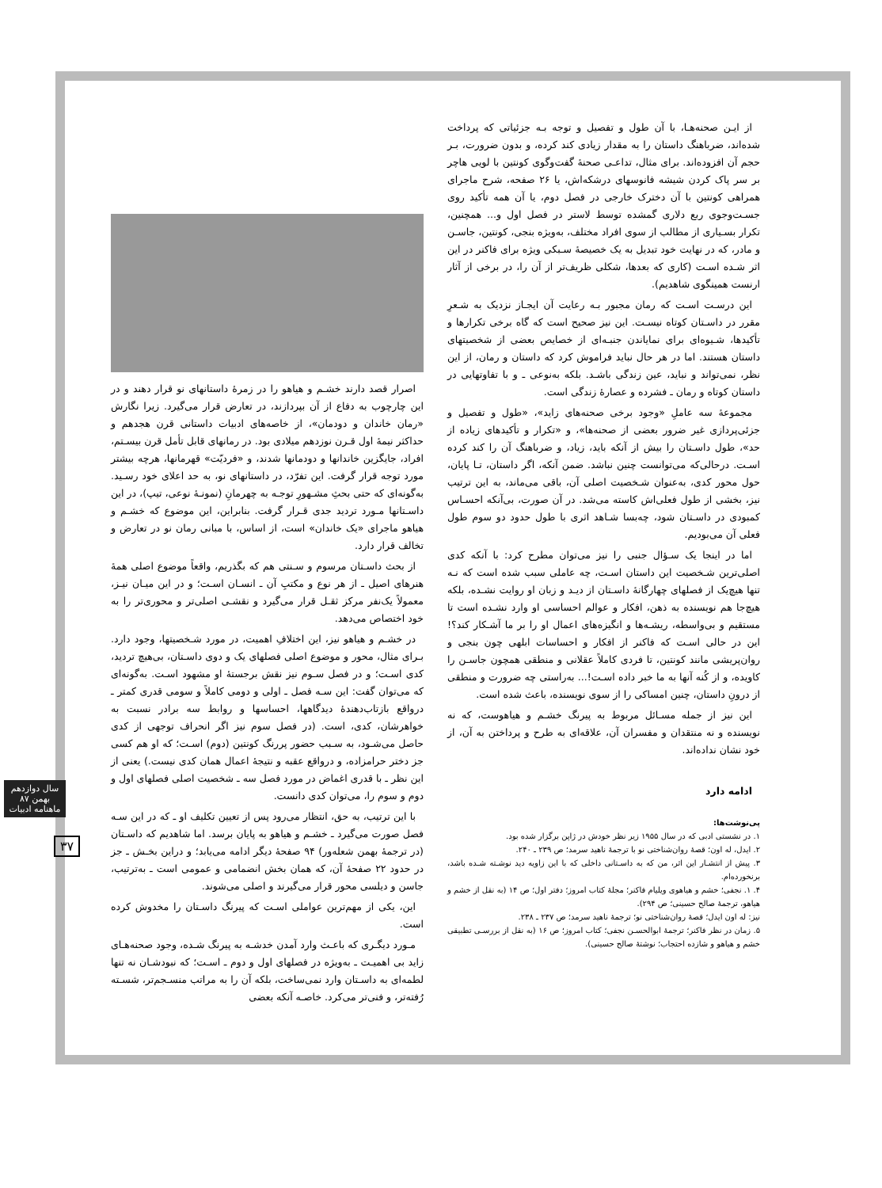سال دوازدهم بهمن ۸۷ ماهنامه ادبیات
۳۷
اصرار قصد دارند خشـم و هیاهو را در زمرهٔ داستانهای نو قرار دهند و در این چارچوب به دفاع از آن بپردازند، در تعارض قرار می‌گیرد. زیرا نگارش «رمان خاندان و دودمان»، از خاصه‌های ادبیات داستانی قرن هجدهم و حداکثر نیمهٔ اول قـرن نوزدهم میلادی بود. در رمانهای قابل تأمل قرن بیسـتم، افراد، جایگزین خاندانها و دودمانها شدند، و «فردیّت» قهرمانها، هرچه بیشتر مورد توجه قرار گرفت. این تفرّد، در داستانهای نو، به حد اعلای خود رسـید. به‌گونه‌ای که حتی بحثِ مشـهورِ توجـه به چهرمانِ (نمونـهٔ نوعی، تیپ)، در این داسـتانها مـورد تردید جدی قـرار گرفت. بنابراین، این موضوع که خشـم و هیاهو ماجرای «یک خاندان» است، از اساس، با مبانی رمان نو در تعارض و تخالف قرار دارد.
از بحث داسـتان مرسوم و سـنتی هم که بگذریم، واقعاً موضوع اصلی همهٔ هنرهای اصیل ـ از هر نوع و مکتبِ آن ـ انسـان اسـت؛ و در این میـان نیـز، معمولاً یک‌نفر مرکز ثقـل قرار می‌گیرد و نقشـی اصلی‌تر و محوری‌تر را به خود اختصاص می‌دهد.
در خشـم و هیاهو نیز، این اختلافِ اهمیت، در مورد شـخصیتها، وجود دارد. بـرای مثال، محور و موضوع اصلی فصلهای یک و دوی داسـتان، بی‌هیچ تردید، کدی اسـت؛ و در فصل سـوم نیز نقش برجستهٔ او مشهود اسـت. به‌گونه‌ای که می‌توان گفت: این سـه فصل ـ اولی و دومی کاملاً و سومی قدری کمتر ـ درواقع بازتاب‌دهندهٔ دیدگاهها، احساسها و روابط سه برادر نسبت به خواهرشان، کدی، است. (در فصل سوم نیز اگر انحراف توجهی از کدی حاصل می‌شـود، به سـبب حضور پررنگ کونتین (دوم) اسـت؛ که او هم کسی جز دختر حرامزاده، و درواقع عقبه و نتیجهٔ اعمال همان کدی نیست.) یعنی از این نظر ـ با قدری اغماض در مورد فصل سه ـ شخصیت اصلی فصلهای اول و دوم و سوم را، می‌توان کدی دانست.
با این ترتیب، به حق، انتظار می‌رود پس از تعیین تکلیف او ـ که در این سـه فصل صورت می‌گیرد ـ خشـم و هیاهو به پایان برسد. اما شاهدیم که داسـتان (در ترجمهٔ بهمن شعله‌ور) ۹۴ صفحهٔ دیگر ادامه می‌یابد؛ و دراین بخـش ـ جز در حدود ۲۲ صفحهٔ آن، که همان بخش انضمامی و عمومی است ـ به‌ترتیب، جاسن و دیلسی محور قرار می‌گیرند و اصلی می‌شوند.
این، یکی از مهم‌ترین عواملی اسـت که پیرنگ داسـتان را مخدوش کرده است.
مـورد دیگـری که باعـث وارد آمدن خدشـه به پیرنگ شـده، وجود صحنه‌هـای زاید بی اهمیـت ـ به‌ویژه در فصلهای اول و دوم ـ اسـت؛ که نبودشـان نه تنها لطمه‌ای به داسـتان وارد نمی‌ساخت، بلکه آن را به مراتب منسـجم‌تر، شسـته رُفته‌تر، و فنی‌تر می‌کرد. خاصـه آنکه بعضی
از ایـن صحنه‌هـا، با آن طول و تفصیل و توجه بـه جزئیاتی که پرداخت شده‌اند، ضرباهنگ داستان را به مقدار زیادی کند کرده، و بدون ضرورت، بـر حجم آن افزوده‌اند. برای مثال، تداعـی صحنهٔ گفت‌وگوی کونتین با لویی هاچر بر سر پاک کردن شیشه فانوسهای درشکه‌اش، یا ۲۶ صفحه، شرح ماجرای همراهی کونتین با آن دخترک خارجی در فصل دوم، یا آن همه تأکید روی جسـت‌وجوی ربع دلاری گمشده توسط لاستر در فصل اول و... همچنین، تکرار بسـیاری از مطالب از سوی افراد مختلف، به‌ویژه بنجی، کونتین، جاسـن و مادر، که در نهایت خود تبدیل به یک خصیصهٔ سـبکی ویژه برای فاکنر در این اثر شـده اسـت (کاری که بعدها، شکلی ظریف‌تر از آن را، در برخی از آثار ارنست همینگوی شاهدیم).
این درسـت اسـت که رمان مجبور بـه رعایت آن ایجـاز نزدیک به شـعرِ مقرر در داسـتان کوتاه نیسـت. این نیز صحیح است که گاه برخی تکرارها و تأکیدها، شـیوه‌ای برای نمایاندن جنبـه‌ای از خصایص بعضی از شخصیتهای داستان هستند. اما در هر حال نباید فراموش کرد که داستان و رمان، از این نظر، نمی‌تواند و نباید، عین زندگی باشـد. بلکه به‌نوعی ـ و با تفاوتهایی در داستان کوتاه و رمان ـ فشرده و عصارهٔ زندگی است.
مجموعهٔ سه عاملِ «وجود برخی صحنه‌های زاید»، «طول و تفصیل و جزئی‌پردازی غیر ضرور بعضی از صحنه‌ها»، و «تکرار و تأکیدهای زیاده از حد»، طول داسـتان را بیش از آنکه باید، زیاد، و ضرباهنگ آن را کند کرده اسـت. درحالی‌که می‌توانست چنین نباشد. ضمن آنکه، اگر داستان، تـا پایان، حول محور کدی، به‌عنوان شـخصیت اصلی آن، باقی می‌ماند، به این ترتیب نیز، بخشی از طول فعلی‌اش کاسته می‌شد. در آن صورت، بی‌آنکه احسـاس کمبودی در داسـتان شود، چه‌بسا شـاهد اثری با طول حدود دو سوم طول فعلی آن می‌بودیم.
اما در اینجا یک سـؤال جنبی را نیز می‌توان مطرح کرد: با آنکه کدی اصلی‌ترین شـخصیت این داستان اسـت، چه عاملی سبب شده است که نـه تنها هیچ‌یک از فصلهای چهارگانهٔ داسـتان از دیـد و زبان او روایت نشـده، بلکه هیچ‌جا هم نویسنده به ذهن، افکار و عوالم احساسی او وارد نشـده است تا مستقیم و بی‌واسطه، ریشـه‌ها و انگیزه‌های اعمال او را بر ما آشـکار کند؟! این در حالی اسـت که فاکنر از افکار و احساسات ابلهی چون بنجی و روان‌پریشی مانند کونتین، تا فردی کاملاً عقلانی و منطقی همچون جاسـن را کاویده، و از کُنه آنها به ما خبر داده اسـت!... به‌راستی چه ضرورت و منطقی از درونِ داستان، چنین امساکی را از سوی نویسنده، باعث شده است.
این نیز از جمله مسـائل مربوط به پیرنگ خشـم و هیاهوست، که نه نویسنده و نه منتقدان و مفسران آن، علاقه‌ای به طرح و پرداختن به آن، از خود نشان نداده‌اند.
ادامه دارد
پی‌نوشت‌ها:
۱. در نشستی ادبی که در سال ۱۹۵۵ زیر نظر خودش در ژاپن برگزار شده بود.
۲. ایدل، له اون؛ قصهٔ روان‌شناختی نو با ترجمهٔ ناهید سرمد؛ ص ۲۳۹ ـ ۲۴۰.
۳. پیش از انتشـار این اثر، من که به داسـتانی داخلی که با این زاویه دید نوشـته شـده باشد، برنخورده‌ام.
۴. ۱. نجفی؛ خشم و هیاهوی ویلیام فاکنر؛ مجلهٔ کتاب امروز؛ دفتر اول؛ ص ۱۴ (به نقل از خشم و هیاهو، ترجمهٔ صالح حسینی؛ ص ۲۹۴).
نیز: له اون ایدل؛ قصهٔ روان‌شناختی نو؛ ترجمهٔ ناهید سرمد؛ ص ۲۳۷ ـ ۲۳۸.
۵. زمان در نظر فاکنر؛ ترجمهٔ ابوالحسـن نجفی؛ کتاب امروز؛ ص ۱۶ (به نقل از بررسـی تطبیقی خشم و هیاهو و شازده احتجاب؛ نوشتهٔ صالح حسینی).